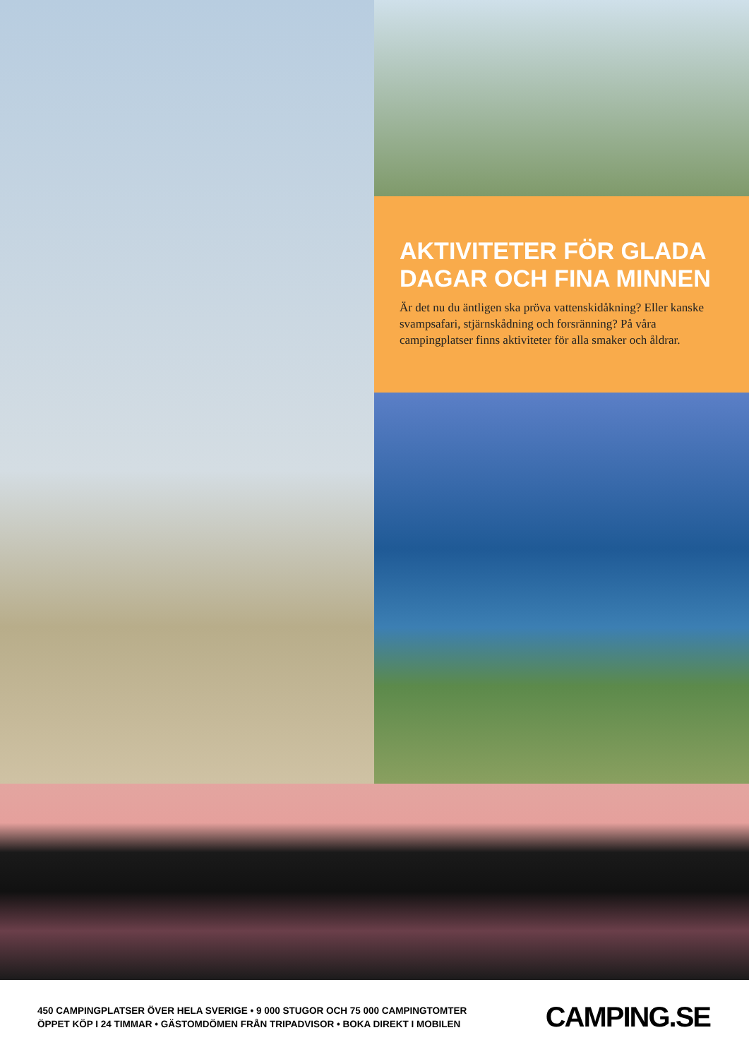AKTIVITETER FÖR GLADA DAGAR OCH FINA MINNEN
Är det nu du äntligen ska pröva vattenskidåkning? Eller kanske svampsafari, stjärnskådning och forsränning? På våra campingplatser finns aktiviteter för alla smaker och åldrar.
450 CAMPINGPLATSER ÖVER HELA SVERIGE • 9 000 STUGOR OCH 75 000 CAMPINGTOMTER
ÖPPET KÖP I 24 TIMMAR • GÄSTOMDÖMEN FRÅN TRIPADVISOR • BOKA DIREKT I MOBILEN
CAMPING.SE